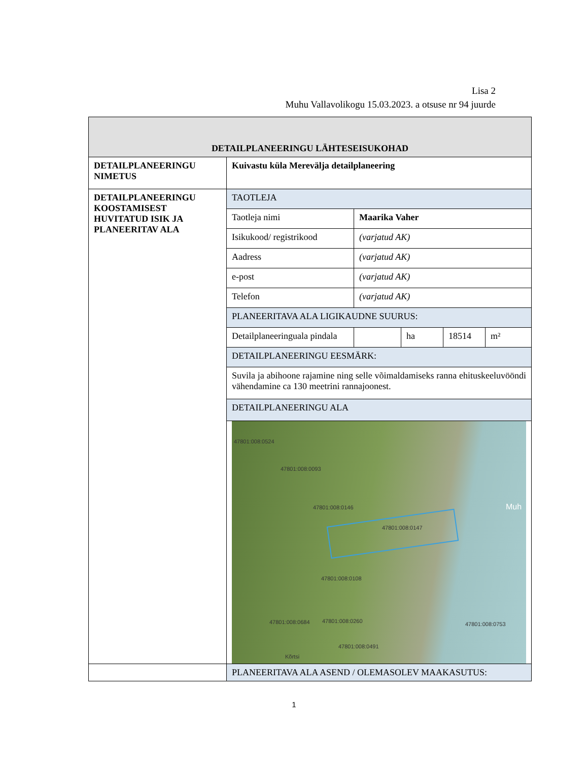Lisa 2
Muhu Vallavolikogu 15.03.2023. a otsuse nr 94 juurde
| DETAILPLANEERINGU LÄHTESEISUKOHAD | |
| DETAILPLANEERINGU NIMETUS | Kuivastu küla Merevälja detailplaneering |
| DETAILPLANEERINGU KOOSTAMISEST HUVITATUD ISIK JA PLANEERITAV ALA | / TAOTLEJA / / / / / / Taotleja nimi / Maarika Vaher / / / / / Isikukood/ registrikood / (varjatud AK) / / / / / Aadress / (varjatud AK) / / / / / e-post / (varjatud AK) / / / / / Telefon / (varjatud AK) / / / / / PLANEERITAVA ALA LIGIKAUDNE SUURUS: / / / / / / Detailplaneeringuala pindala / / ha / 18514 / m² / / DETAILPLANEERINGU EESMÄRK: / / / / / / Suvila ja abihoone rajamine ning selle võimaldamiseks ranna ehituskeeluvööndi vähendamine ca 130 meetrini rannajoonest. / / / / / / DETAILPLANEERINGU ALA / / / / / 47801:008:0524 47801:008:0093 47801:008:0146 47801:008:0147 47801:008:0108 47801:008:0684 47801:008:0260 47801:008:0491 47801:008:0753 Kõrtsi Muh |
| | PLANEERITAVA ALA ASEND / OLEMASOLEV MAAKASUTUS: |
1